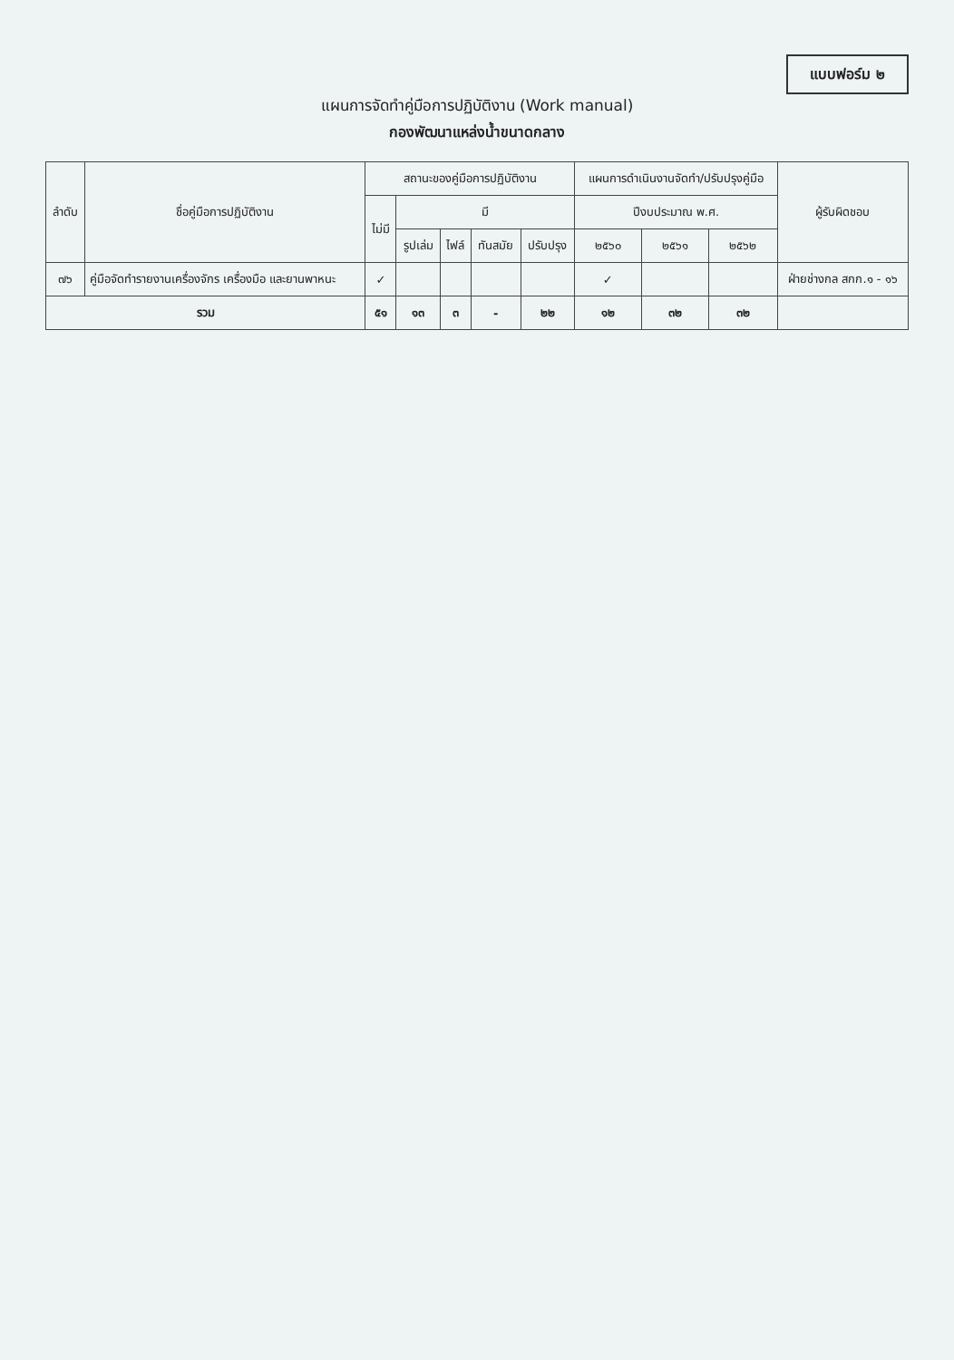แบบฟอร์ม ๒
แผนการจัดทำคู่มือการปฏิบัติงาน (Work manual)
กองพัฒนาแหล่งน้ำขนาดกลาง
| ลำดับ | ชื่อคู่มือการปฏิบัติงาน | สถานะของคู่มือการปฏิบัติงาน | | | | | แผนการดำเนินงานจัดทำ/ปรับปรุงคู่มือ | | | ผู้รับผิดชอบ |
| --- | --- | --- | --- | --- | --- | --- | --- | --- | --- | --- |
| | | ไม่มี | มี | | | | ปีงบประมาณ พ.ศ. | | | |
| | | | รูปเล่ม | ไฟล์ | ทันสมัย | ปรับปรุง | ๒๕๖๐ | ๒๕๖๑ | ๒๕๖๒ | |
| ๗๖ | คู่มือจัดทำรายงานเครื่องจักร เครื่องมือ และยานพาหนะ | ✓ | | | | | ✓ | | | ฝ่ายช่างกล สกก.๑ - ๑๖ |
| รวม | | ๕๑ | ๑๓ | ๓ | - | ๒๒ | ๑๒ | ๓๒ | ๓๒ | |